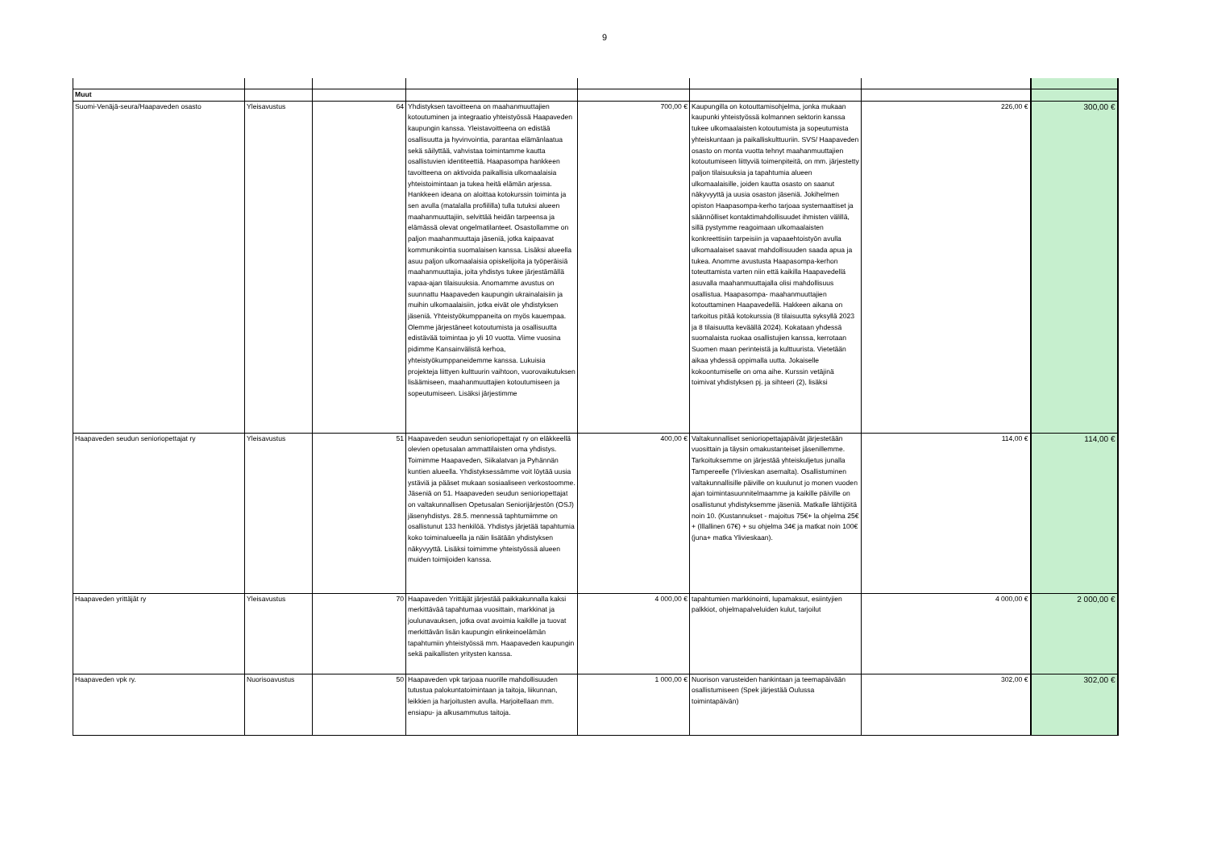9
| Muut | | | | | | | |
| Suomi-Venäjä-seura/Haapaveden osasto | Yleisavustus | 64 | Yhdistyksen tavoitteena on maahanmuuttajien kotoutuminen ja integraatio yhteistyössä Haapaveden kaupungin kanssa. Yleistavoitteena on edistää osallisuutta ja hyvinvointia, parantaa elämänlaatua sekä säilyttää, vahvistaa toimintamme kautta osallistuvien identiteettiä. Haapasompa hankkeen tavoitteena on aktivoida paikallisia ulkomaalaisia yhteistoimintaan ja tukea heitä elämän arjessa. Hankkeen ideana on aloittaa kotokurssin toiminta ja sen avulla (matalalla profiililla) tulla tutuksi alueen maahanmuuttajiin, selvittää heidän tarpeensa ja elämässä olevat ongelmatilanteet. Osastollamme on paljon maahanmuuttaja jäseniä, jotka kaipaavat kommunikointia suomalaisen kanssa. Lisäksi alueella asuu paljon ulkomaalaisia opiskelijoita ja työperäisiä maahanmuuttajia, joita yhdistys tukee järjestämällä vapaa-ajan tilaisuuksia. Anomamme avustus on suunnattu Haapaveden kaupungin ukrainalaisiin ja muihin ulkomaalaisiin, jotka eivät ole yhdistyksen jäseniä. Yhteistyökumppaneita on myös kauempaa. Olemme järjestäneet kotoutumista ja osallisuutta edistävää toimintaa jo yli 10 vuotta. Viime vuosina pidimme Kansainvälistä kerhoa, yhteistyökumppaneidemme kanssa. Lukuisia projekteja liittyen kulttuurin vaihtoon, vuorovaikutuksen lisäämiseen, maahanmuuttajien kotoutumiseen ja sopeutumiseen. Lisäksi järjestimme | 700,00 € | Kaupungilla on kotouttamisohjelma, jonka mukaan kaupunki yhteistyössä kolmannen sektorin kanssa tukee ulkomaalaisten kotoutumista ja sopeutumista yhteiskuntaan ja paikalliskulttuuriin. SVS/ Haapaveden osasto on monta vuotta tehnyt maahanmuuttajien kotoutumiseen liittyviä toimenpiteitä, on mm. järjestetty paljon tilaisuuksia ja tapahtumia alueen ulkomaalaisille, joiden kautta osasto on saanut näkyvyyttä ja uusia osaston jäseniä. Jokihelmen opiston Haapasompa-kerho tarjoaa systemaattiset ja säännölliset kontaktimahdollisuudet ihmisten välillä, sillä pystymme reagoimaan ulkomaalaisten konkreettisiin tarpeisiin ja vapaaehtoistyön avulla ulkomaalaiset saavat mahdollisuuden saada apua ja tukea. Anomme avustusta Haapasompa-kerhon toteuttamista varten niin että kaikilla Haapavedellä asuvalla maahanmuuttajalla olisi mahdollisuus osallistua. Haapasompa- maahanmuuttajien kotouttaminen Haapavedellä. Hakkeen aikana on tarkoitus pitää kotokurssia (8 tilaisuutta syksyllä 2023 ja 8 tilaisuutta keväällä 2024). Kokataan yhdessä suomalaista ruokaa osallistujien kanssa, kerrotaan Suomen maan perinteistä ja kulttuurista. Vietetään aikaa yhdessä oppimalla uutta. Jokaiselle kokoontumiselle on oma aihe. Kurssin vetäjinä toimivat yhdistyksen pj. ja sihteeri (2), lisäksi | 226,00 € | 300,00 € |
| Haapaveden seudun senioriopettajat ry | Yleisavustus | 51 | Haapaveden seudun senioriopettajat ry on eläkkeellä olevien opetusalan ammattilaisten oma yhdistys. Toimimme Haapaveden, Siikalatvan ja Pyhännän kuntien alueella. Yhdistyksessämme voit löytää uusia ystäviä ja pääset mukaan sosiaaliseen verkostoomme. Jäseniä on 51. Haapaveden seudun senioriopettajat on valtakunnallisen Opetusalan Seniorijärjestön (OSJ) jäsenyhdistys. 28.5. mennessä taphtumiimme on osallistunut 133 henkilöä. Yhdistys järjetää tapahtumia koko toiminalueella ja näin lisätään yhdistyksen näkyvyyttä. Lisäksi toimimme yhteistyössä alueen muiden toimijoiden kanssa. | 400,00 € | Valtakunnalliset senioriopettajapäivät järjestetään vuosittain ja täysin omakustanteiset jäsenillemme. Tarkoituksemme on järjestää yhteiskuljetus junalla Tampereelle (Ylivieskan asemalta). Osallistuminen valtakunnallisille päiville on kuulunut jo monen vuoden ajan toimintasuunnitelmaamme ja kaikille päiville on osallistunut yhdistyksemme jäseniä. Matkalle lähtijöitä noin 10. (Kustannukset - majoitus 75€+ la ohjelma 25€+ (Illallinen 67€) + su ohjelma 34€ ja matkat noin 100€ (juna+ matka Ylivieskaan). | 114,00 € | 114,00 € |
| Haapaveden yrittäjät ry | Yleisavustus | 70 | Haapaveden Yrittäjät järjestää paikkakunnalla kaksi merkittävää tapahtumaa vuosittain, markkinat ja joulunavauksen, jotka ovat avoimia kaikille ja tuovat merkittävän lisän kaupungin elinkeinoelämän tapahtumiin yhteistyössä mm. Haapaveden kaupungin sekä paikallisten yritysten kanssa. | 4 000,00 € | tapahtumien markkinointi, lupamaksut, esiintyjien palkkiot, ohjelmapalveluiden kulut, tarjoilut | 4 000,00 € | 2 000,00 € |
| Haapaveden vpk ry. | Nuorisoavustus | 50 | Haapaveden vpk tarjoaa nuorille mahdollisuuden tutustua palokuntatoimintaan ja taitoja, liikunnan, leikkien ja harjoitusten avulla. Harjoitellaan mm. ensiapu- ja alkusammutus taitoja. | 1 000,00 € | Nuorison varusteiden hankintaan ja teemapäivään osallistumiseen (Spek järjestää Oulussa toimintapäivän) | 302,00 € | 302,00 € |